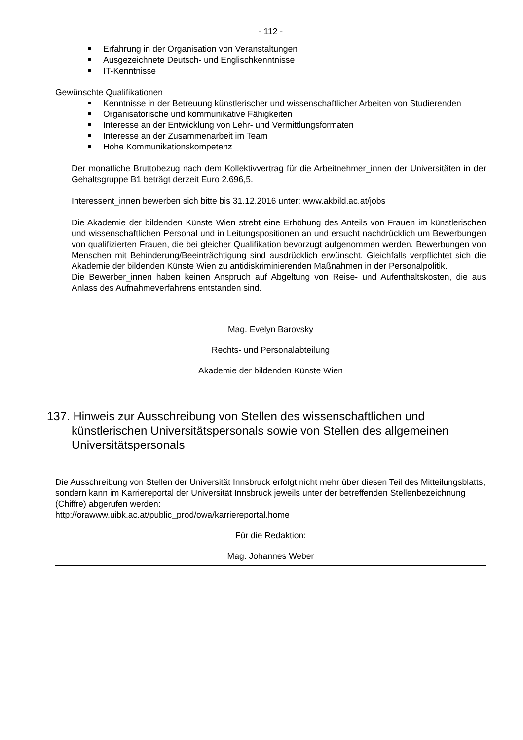- 112 -
Erfahrung in der Organisation von Veranstaltungen
Ausgezeichnete Deutsch- und Englischkenntnisse
IT-Kenntnisse
Gewünschte Qualifikationen
Kenntnisse in der Betreuung künstlerischer und wissenschaftlicher Arbeiten von Studierenden
Organisatorische und kommunikative Fähigkeiten
Interesse an der Entwicklung von Lehr- und Vermittlungsformaten
Interesse an der Zusammenarbeit im Team
Hohe Kommunikationskompetenz
Der monatliche Bruttobezug nach dem Kollektivvertrag für die Arbeitnehmer_innen der Universitäten in der Gehaltsgruppe B1 beträgt derzeit Euro 2.696,5.
Interessent_innen bewerben sich bitte bis 31.12.2016 unter: www.akbild.ac.at/jobs
Die Akademie der bildenden Künste Wien strebt eine Erhöhung des Anteils von Frauen im künstlerischen und wissenschaftlichen Personal und in Leitungspositionen an und ersucht nachdrücklich um Bewerbungen von qualifizierten Frauen, die bei gleicher Qualifikation bevorzugt aufgenommen werden. Bewerbungen von Menschen mit Behinderung/Beeinträchtigung sind ausdrücklich erwünscht. Gleichfalls verpflichtet sich die Akademie der bildenden Künste Wien zu antidiskriminierenden Maßnahmen in der Personalpolitik.
Die Bewerber_innen haben keinen Anspruch auf Abgeltung von Reise- und Aufenthaltskosten, die aus Anlass des Aufnahmeverfahrens entstanden sind.
Mag. Evelyn Barovsky
Rechts- und Personalabteilung
Akademie der bildenden Künste Wien
137. Hinweis zur Ausschreibung von Stellen des wissenschaftlichen und künstlerischen Universitätspersonals sowie von Stellen des allgemeinen Universitätspersonals
Die Ausschreibung von Stellen der Universität Innsbruck erfolgt nicht mehr über diesen Teil des Mitteilungsblatts, sondern kann im Karriereportal der Universität Innsbruck jeweils unter der betreffenden Stellenbezeichnung (Chiffre) abgerufen werden:
http://orawww.uibk.ac.at/public_prod/owa/karriereportal.home
Für die Redaktion:
Mag. Johannes Weber